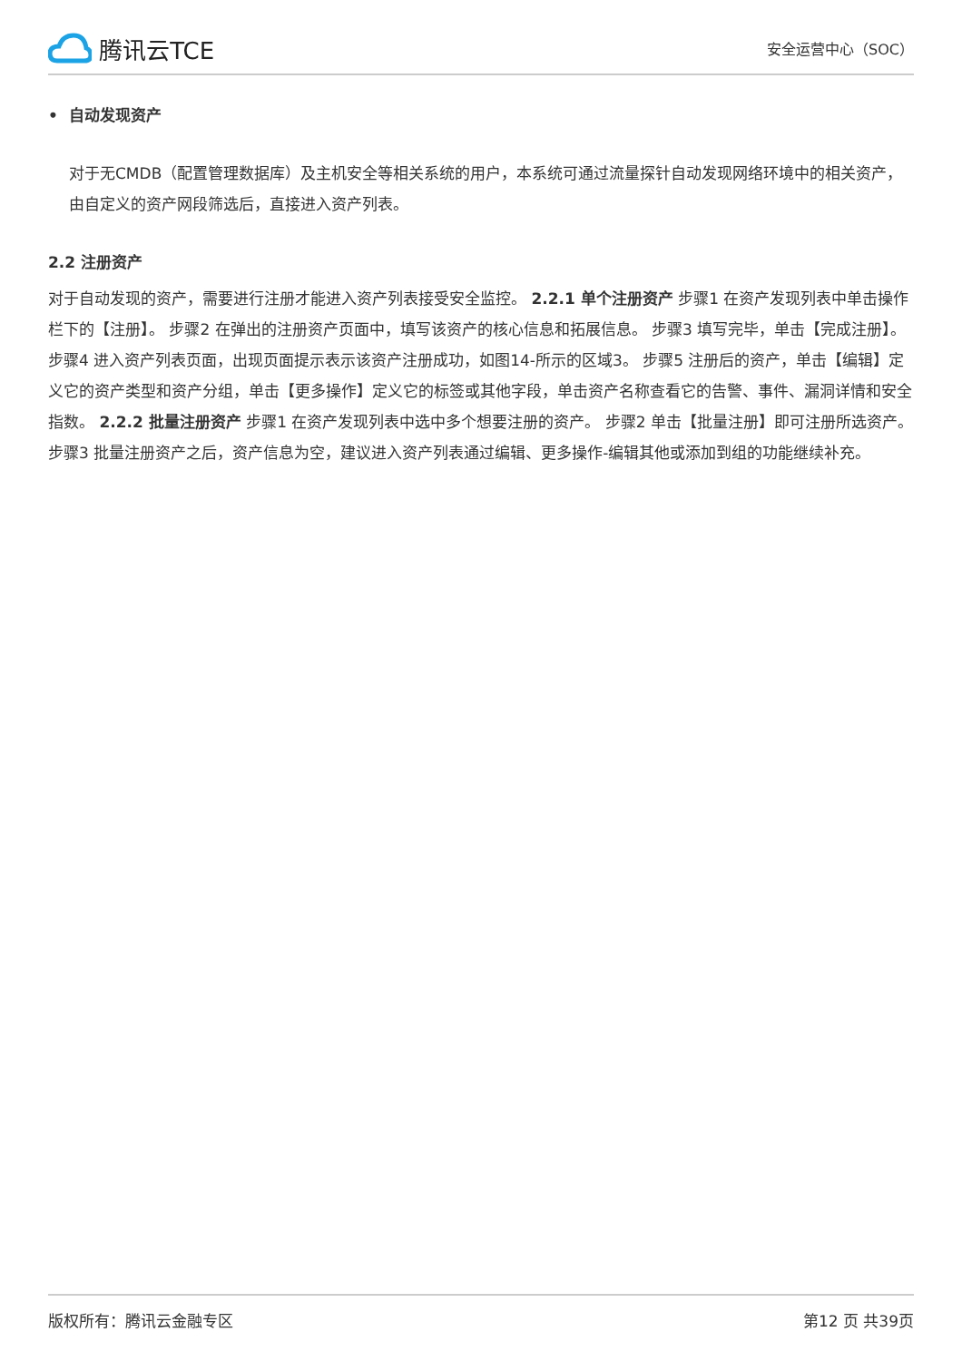腾讯云TCE
安全运营中心（SOC）
• 自动发现资产
对于无CMDB（配置管理数据库）及主机安全等相关系统的用户，本系统可通过流量探针自动发现网络环境中的相关资产，由自定义的资产网段筛选后，直接进入资产列表。
2.2 注册资产
对于自动发现的资产，需要进行注册才能进入资产列表接受安全监控。 2.2.1 单个注册资产 步骤1 在资产发现列表中单击操作栏下的【注册】。 步骤2 在弹出的注册资产页面中，填写该资产的核心信息和拓展信息。 步骤3 填写完毕，单击【完成注册】。 步骤4 进入资产列表页面，出现页面提示表示该资产注册成功，如图14-所示的区域3。 步骤5 注册后的资产，单击【编辑】定义它的资产类型和资产分组，单击【更多操作】定义它的标签或其他字段，单击资产名称查看它的告警、事件、漏洞详情和安全指数。 2.2.2 批量注册资产 步骤1 在资产发现列表中选中多个想要注册的资产。 步骤2 单击【批量注册】即可注册所选资产。 步骤3 批量注册资产之后，资产信息为空，建议进入资产列表通过编辑、更多操作-编辑其他或添加到组的功能继续补充。
版权所有：腾讯云金融专区 第12 页 共39页